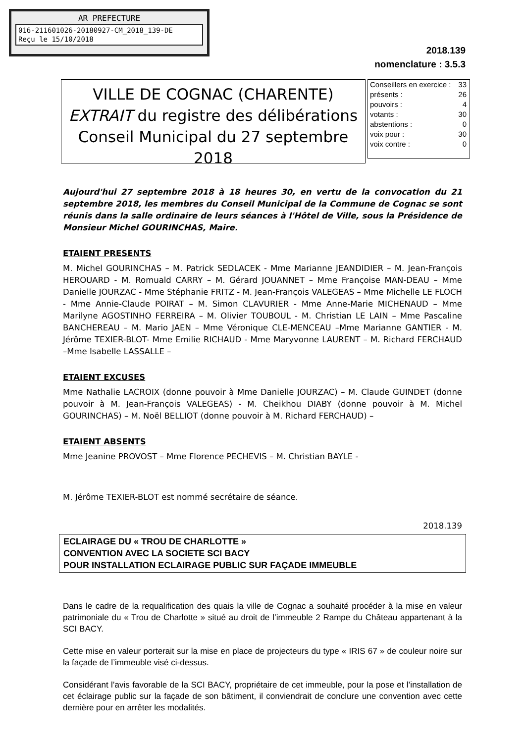AR PREFECTURE
016-211601026-20180927-CM_2018_139-DE
Reçu le 15/10/2018
2018.139
nomenclature : 3.5.3
VILLE DE COGNAC (CHARENTE)
EXTRAIT du registre des délibérations
Conseil Municipal du 27 septembre 2018
| Conseillers en exercice : | 33 |
| présents : | 26 |
| pouvoirs : | 4 |
| votants : | 30 |
| abstentions : | 0 |
| voix pour : | 30 |
| voix contre : | 0 |
Aujourd'hui 27 septembre 2018 à 18 heures 30, en vertu de la convocation du 21 septembre 2018, les membres du Conseil Municipal de la Commune de Cognac se sont réunis dans la salle ordinaire de leurs séances à l'Hôtel de Ville, sous la Présidence de Monsieur Michel GOURINCHAS, Maire.
ETAIENT PRESENTS
M. Michel GOURINCHAS – M. Patrick SEDLACEK - Mme Marianne JEANDIDIER – M. Jean-François HEROUARD - M. Romuald CARRY – M. Gérard JOUANNET – Mme Françoise MAN-DEAU – Mme Danielle JOURZAC - Mme Stéphanie FRITZ - M. Jean-François VALEGEAS – Mme Michelle LE FLOCH - Mme Annie-Claude POIRAT – M. Simon CLAVURIER - Mme Anne-Marie MICHENAUD – Mme Marilyne AGOSTINHO FERREIRA – M. Olivier TOUBOUL - M. Christian LE LAIN – Mme Pascaline BANCHEREAU – M. Mario JAEN – Mme Véronique CLE-MENCEAU –Mme Marianne GANTIER - M. Jérôme TEXIER-BLOT- Mme Emilie RICHAUD - Mme Maryvonne LAURENT – M. Richard FERCHAUD –Mme Isabelle LASSALLE –
ETAIENT EXCUSES
Mme Nathalie LACROIX (donne pouvoir à Mme Danielle JOURZAC) – M. Claude GUINDET (donne pouvoir à M. Jean-François VALEGEAS) - M. Cheikhou DIABY (donne pouvoir à M. Michel GOURINCHAS) – M. Noël BELLIOT (donne pouvoir à M. Richard FERCHAUD) –
ETAIENT ABSENTS
Mme Jeanine PROVOST – Mme Florence PECHEVIS – M. Christian BAYLE -
M. Jérôme TEXIER-BLOT est nommé secrétaire de séance.
2018.139
ECLAIRAGE DU « TROU DE CHARLOTTE »
CONVENTION AVEC LA SOCIETE SCI BACY
POUR INSTALLATION ECLAIRAGE PUBLIC SUR FAÇADE IMMEUBLE
Dans le cadre de la requalification des quais la ville de Cognac a souhaité procéder à la mise en valeur patrimoniale du « Trou de Charlotte » situé au droit de l’immeuble 2 Rampe du Château appartenant à la SCI BACY.
Cette mise en valeur porterait sur la mise en place de projecteurs du type « IRIS 67 » de couleur noire sur la façade de l’immeuble visé ci-dessus.
Considérant l’avis favorable de la SCI BACY, propriétaire de cet immeuble, pour la pose et l’installation de cet éclairage public sur la façade de son bâtiment, il conviendrait de conclure une convention avec cette dernière pour en arrêter les modalités.